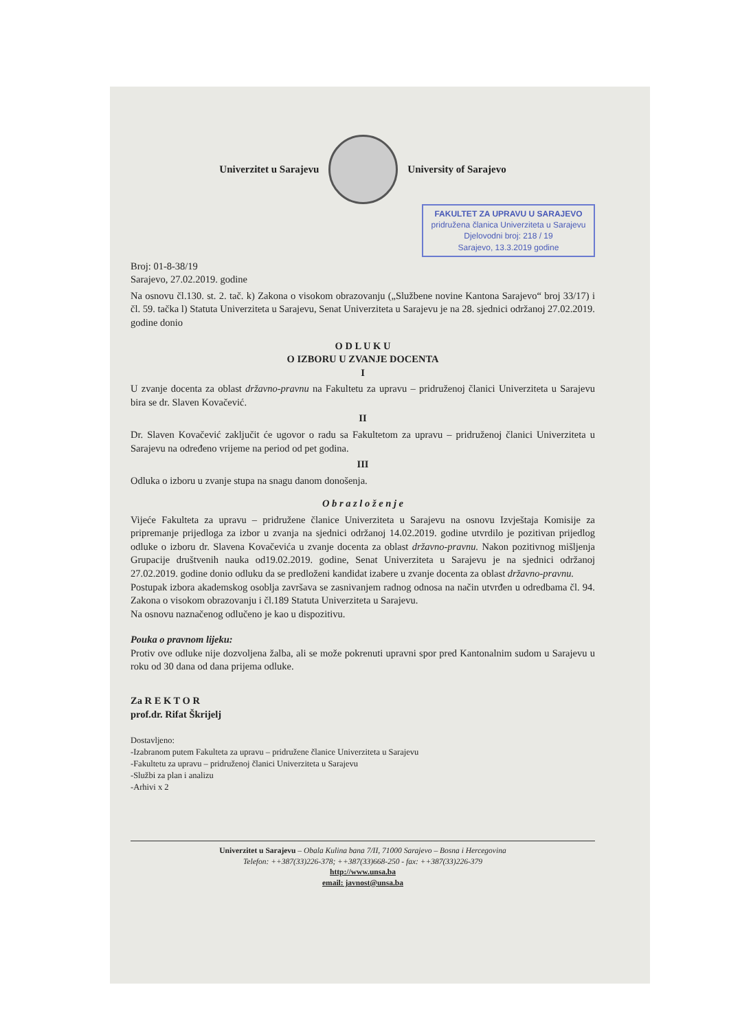Univerzitet u Sarajevu University of Sarajevo
FAKULTET ZA UPRAVU U SARAJEVO
pridružena članica Univerziteta u Sarajevu
Djelovodni broj: 218 / 19
Sarajevo, 13.3.2019 godine
Broj: 01-8-38/19
Sarajevo, 27.02.2019. godine
Na osnovu čl.130. st. 2. tač. k) Zakona o visokom obrazovanju („Službene novine Kantona Sarajevo“ broj 33/17) i čl. 59. tačka l) Statuta Univerziteta u Sarajevu, Senat Univerziteta u Sarajevu je na 28. sjednici održanoj 27.02.2019. godine donio
O D L U K U
O IZBORU U ZVANJE DOCENTA
I
U zvanje docenta za oblast državno-pravnu na Fakultetu za upravu – pridruženoj članici Univerziteta u Sarajevu bira se dr. Slaven Kovačević.
II
Dr. Slaven Kovačević zaključit će ugovor o radu sa Fakultetom za upravu – pridruženoj članici Univerziteta u Sarajevu na određeno vrijeme na period od pet godina.
III
Odluka o izboru u zvanje stupa na snagu danom donošenja.
O b r a z l o ž e n j e
Vijeće Fakulteta za upravu – pridružene članice Univerziteta u Sarajevu na osnovu Izvještaja Komisije za pripremanje prijedloga za izbor u zvanja na sjednici održanoj 14.02.2019. godine utvrdilo je pozitivan prijedlog odluke o izboru dr. Slavena Kovačevića u zvanje docenta za oblast državno-pravnu. Nakon pozitivnog mišljenja Grupacije društvenih nauka od19.02.2019. godine, Senat Univerziteta u Sarajevu je na sjednici održanoj 27.02.2019. godine donio odluku da se predloženi kandidat izabere u zvanje docenta za oblast državno-pravnu.
Postupak izbora akademskog osoblja završava se zasnivanjem radnog odnosa na način utvrđen u odredbama čl. 94. Zakona o visokom obrazovanju i čl.189 Statuta Univerziteta u Sarajevu.
Na osnovu naznačenog odlučeno je kao u dispozitivu.
Pouka o pravnom lijeku:
Protiv ove odluke nije dozvoljena žalba, ali se može pokrenuti upravni spor pred Kantonalnim sudom u Sarajevu u roku od 30 dana od dana prijema odluke.
Za R E K T O R
prof.dr. Rifat Škrijelj
Dostavljeno:
-Izabranom putem Fakulteta za upravu – pridružene članice Univerziteta u Sarajevu
-Fakultetu za upravu – pridruženoj članici Univerziteta u Sarajevu
-Službi za plan i analizu
-Arhivi x 2
Univerzitet u Sarajevu – Obala Kulina bana 7/II, 71000 Sarajevo – Bosna i Hercegovina
Telefon: ++387(33)226-378; ++387(33)668-250 - fax: ++387(33)226-379
http://www.unsa.ba
email: javnost@unsa.ba